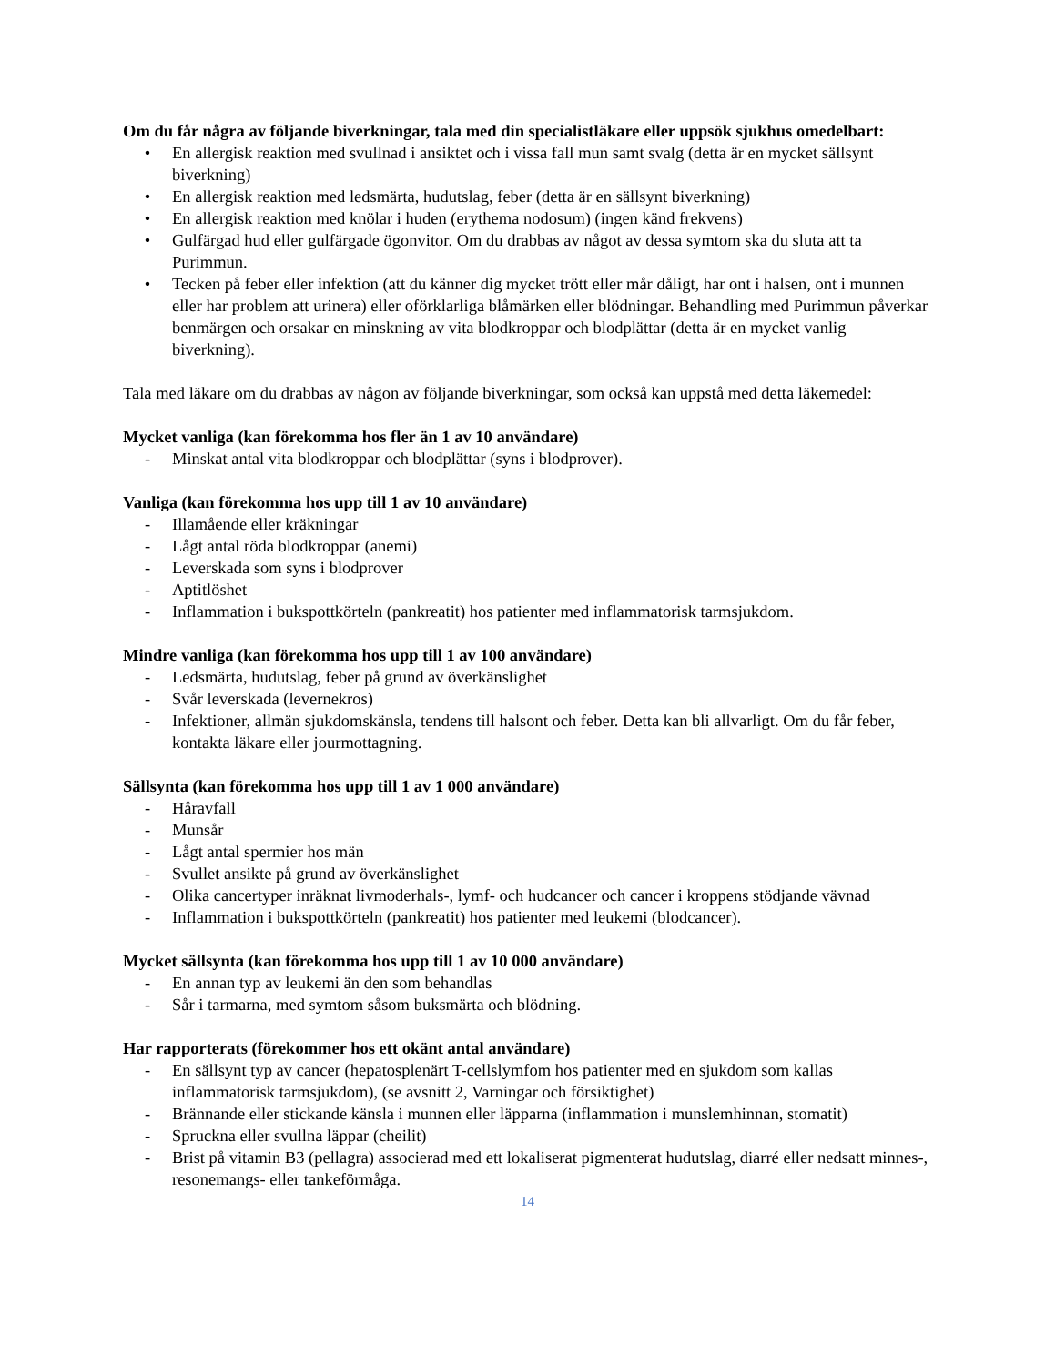Om du får några av följande biverkningar, tala med din specialistläkare eller uppsök sjukhus omedelbart:
• En allergisk reaktion med svullnad i ansiktet och i vissa fall mun samt svalg (detta är en mycket sällsynt biverkning)
• En allergisk reaktion med ledsmärta, hudutslag, feber (detta är en sällsynt biverkning)
• En allergisk reaktion med knölar i huden (erythema nodosum) (ingen känd frekvens)
• Gulfärgad hud eller gulfärgade ögonvitor. Om du drabbas av något av dessa symtom ska du sluta att ta Purimmun.
• Tecken på feber eller infektion (att du känner dig mycket trött eller mår dåligt, har ont i halsen, ont i munnen eller har problem att urinera) eller oförklarliga blåmärken eller blödningar. Behandling med Purimmun påverkar benmärgen och orsakar en minskning av vita blodkroppar och blodplättar (detta är en mycket vanlig biverkning).
Tala med läkare om du drabbas av någon av följande biverkningar, som också kan uppstå med detta läkemedel:
Mycket vanliga (kan förekomma hos fler än 1 av 10 användare)
- Minskat antal vita blodkroppar och blodplättar (syns i blodprover).
Vanliga (kan förekomma hos upp till 1 av 10 användare)
- Illamående eller kräkningar
- Lågt antal röda blodkroppar (anemi)
- Leverskada som syns i blodprover
- Aptitlöshet
- Inflammation i bukspottkörteln (pankreatit) hos patienter med inflammatorisk tarmsjukdom.
Mindre vanliga (kan förekomma hos upp till 1 av 100 användare)
- Ledsmärta, hudutslag, feber på grund av överkänslighet
- Svår leverskada (levernekros)
- Infektioner, allmän sjukdomskänsla, tendens till halsont och feber. Detta kan bli allvarligt. Om du får feber, kontakta läkare eller jourmottagning.
Sällsynta (kan förekomma hos upp till 1 av 1 000 användare)
- Håravfall
- Munsår
- Lågt antal spermier hos män
- Svullet ansikte på grund av överkänslighet
- Olika cancertyper inräknat livmoderhals-, lymf- och hudcancer och cancer i kroppens stödjande vävnad
- Inflammation i bukspottkörteln (pankreatit) hos patienter med leukemi (blodcancer).
Mycket sällsynta (kan förekomma hos upp till 1 av 10 000 användare)
- En annan typ av leukemi än den som behandlas
- Sår i tarmarna, med symtom såsom buksmärta och blödning.
Har rapporterats (förekommer hos ett okänt antal användare)
- En sällsynt typ av cancer (hepatosplenärt T-cellslymfom hos patienter med en sjukdom som kallas inflammatorisk tarmsjukdom), (se avsnitt 2, Varningar och försiktighet)
- Brännande eller stickande känsla i munnen eller läpparna (inflammation i munslemhinnan, stomatit)
- Spruckna eller svullna läppar (cheilit)
- Brist på vitamin B3 (pellagra) associerad med ett lokaliserat pigmenterat hudutslag, diarré eller nedsatt minnes-, resonemangs- eller tankeförmåga.
14